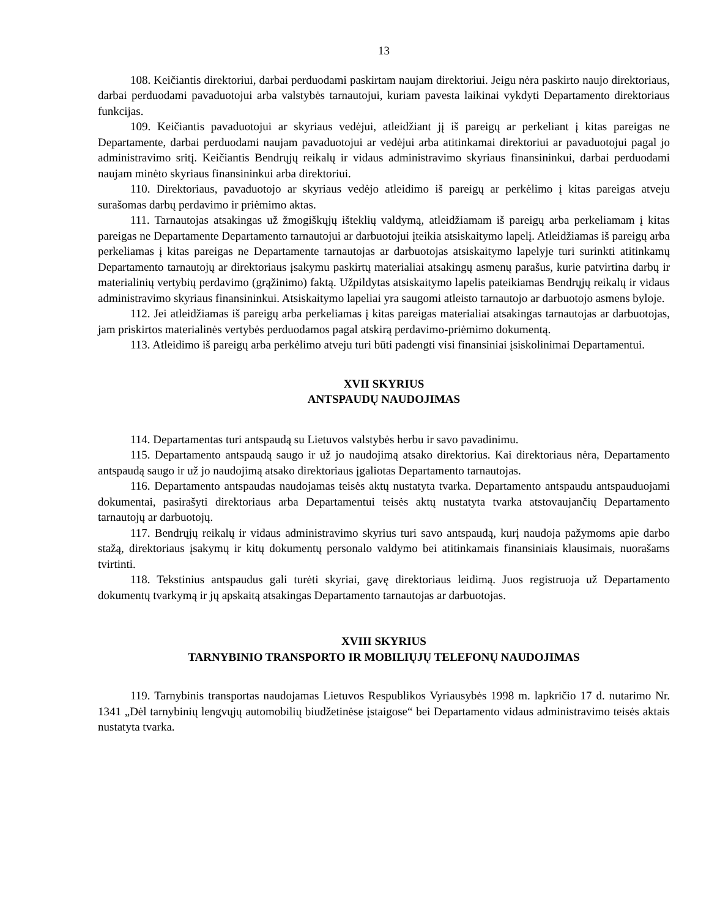13
108. Keičiantis direktoriui, darbai perduodami paskirtam naujam direktoriui. Jeigu nėra paskirto naujo direktoriaus, darbai perduodami pavaduotojui arba valstybės tarnautojui, kuriam pavesta laikinai vykdyti Departamento direktoriaus funkcijas.
109. Keičiantis pavaduotojui ar skyriaus vedėjui, atleidžiant jį iš pareigų ar perkeliant į kitas pareigas ne Departamente, darbai perduodami naujam pavaduotojui ar vedėjui arba atitinkamai direktoriui ar pavaduotojui pagal jo administravimo sritį. Keičiantis Bendrųjų reikalų ir vidaus administravimo skyriaus finansininkui, darbai perduodami naujam minėto skyriaus finansininkui arba direktoriui.
110. Direktoriaus, pavaduotojo ar skyriaus vedėjo atleidimo iš pareigų ar perkėlimo į kitas pareigas atveju surašomas darbų perdavimo ir priėmimo aktas.
111. Tarnautojas atsakingas už žmogiškųjų išteklių valdymą, atleidžiamam iš pareigų arba perkeliamam į kitas pareigas ne Departamente Departamento tarnautojui ar darbuotojui įteikia atsiskaitymo lapelį. Atleidžiamas iš pareigų arba perkeliamas į kitas pareigas ne Departamente tarnautojas ar darbuotojas atsiskaitymo lapelyje turi surinkti atitinkamų Departamento tarnautojų ar direktoriaus įsakymu paskirtų materialiai atsakingų asmenų parašus, kurie patvirtina darbų ir materialinių vertybių perdavimo (grąžinimo) faktą. Užpildytas atsiskaitymo lapelis pateikiamas Bendrųjų reikalų ir vidaus administravimo skyriaus finansininkui. Atsiskaitymo lapeliai yra saugomi atleisto tarnautojo ar darbuotojo asmens byloje.
112. Jei atleidžiamas iš pareigų arba perkeliamas į kitas pareigas materialiai atsakingas tarnautojas ar darbuotojas, jam priskirtos materialinės vertybės perduodamos pagal atskirą perdavimo-priėmimo dokumentą.
113. Atleidimo iš pareigų arba perkėlimo atveju turi būti padengti visi finansiniai įsiskolinimai Departamentui.
XVII SKYRIUS
ANTSPAUDŲ NAUDOJIMAS
114. Departamentas turi antspaudą su Lietuvos valstybės herbu ir savo pavadinimu.
115. Departamento antspaudą saugo ir už jo naudojimą atsako direktorius. Kai direktoriaus nėra, Departamento antspaudą saugo ir už jo naudojimą atsako direktoriaus įgaliotas Departamento tarnautojas.
116. Departamento antspaudas naudojamas teisės aktų nustatyta tvarka. Departamento antspaudu antspauduojami dokumentai, pasirašyti direktoriaus arba Departamentui teisės aktų nustatyta tvarka atstovaujančių Departamento tarnautojų ar darbuotojų.
117. Bendrųjų reikalų ir vidaus administravimo skyrius turi savo antspaudą, kurį naudoja pažymoms apie darbo stažą, direktoriaus įsakymų ir kitų dokumentų personalo valdymo bei atitinkamais finansiniais klausimais, nuorašams tvirtinti.
118. Tekstinius antspaudus gali turėti skyriai, gavę direktoriaus leidimą. Juos registruoja už Departamento dokumentų tvarkymą ir jų apskaitą atsakingas Departamento tarnautojas ar darbuotojas.
XVIII SKYRIUS
TARNYBINIO TRANSPORTO IR MOBILIŲJŲ TELEFONŲ NAUDOJIMAS
119. Tarnybinis transportas naudojamas Lietuvos Respublikos Vyriausybės 1998 m. lapkričio 17 d. nutarimo Nr. 1341 „Dėl tarnybinių lengvųjų automobilių biudžetinėse įstaigose“ bei Departamento vidaus administravimo teisės aktais nustatyta tvarka.